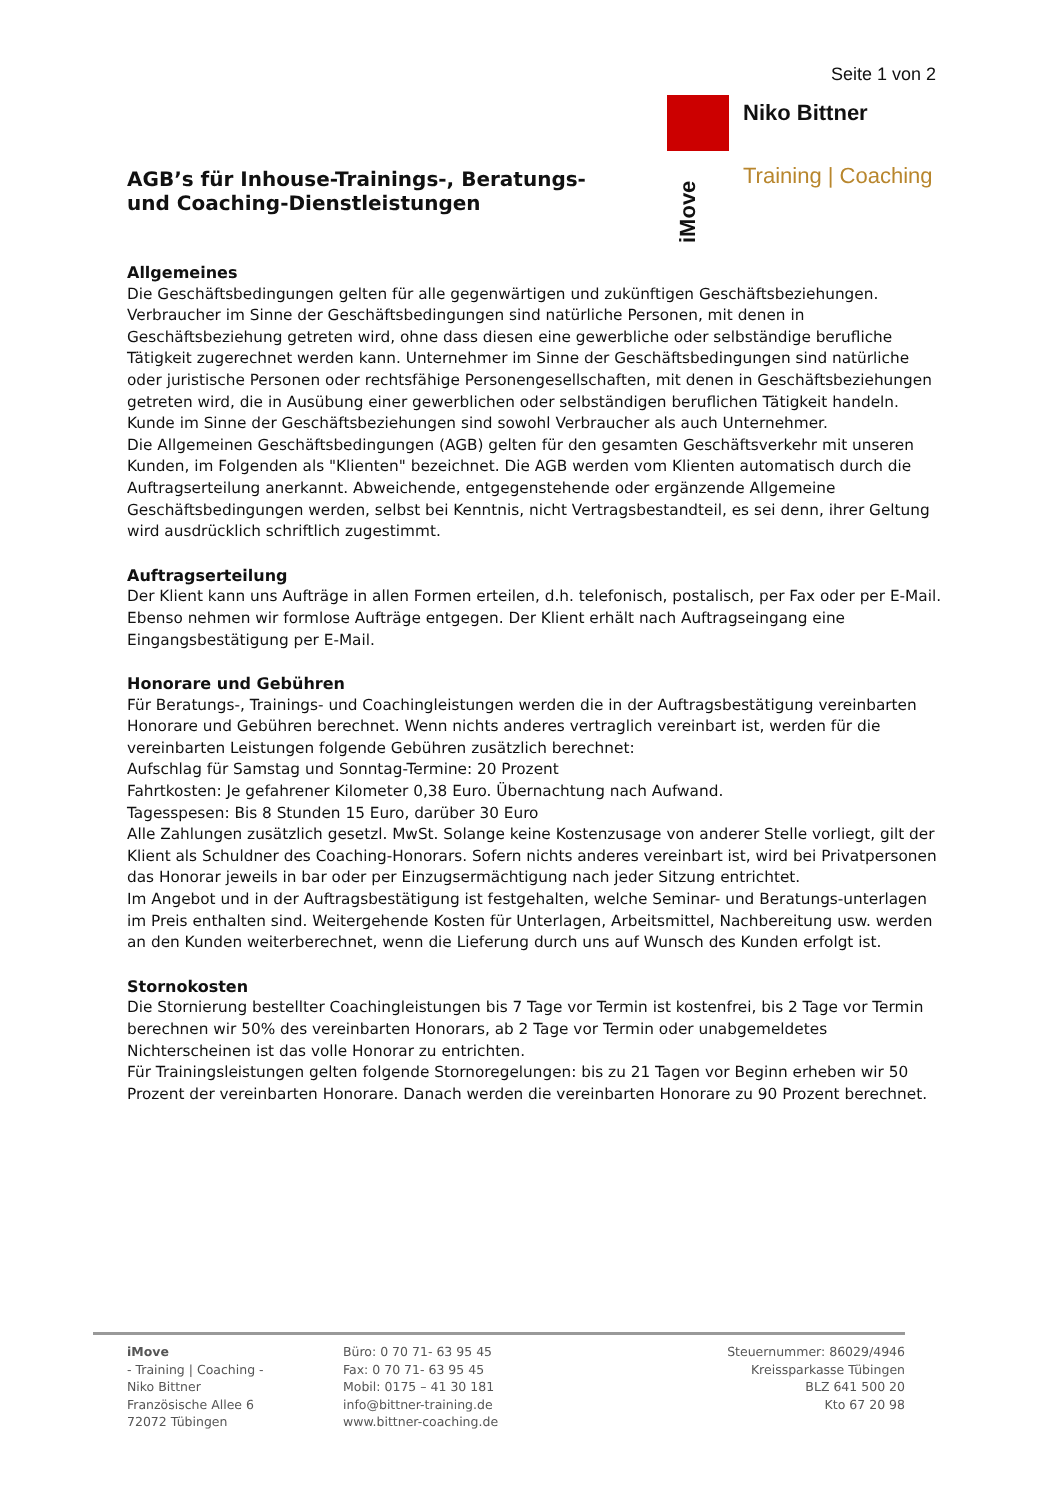Seite 1 von 2
AGB’s für Inhouse-Trainings-, Beratungs-
und Coaching-Dienstleistungen
Niko Bittner
Training | Coaching
iMove
Allgemeines
Die Geschäftsbedingungen gelten für alle gegenwärtigen und zukünftigen Geschäftsbeziehungen. Verbraucher im Sinne der Geschäftsbedingungen sind natürliche Personen, mit denen in Geschäftsbeziehung getreten wird, ohne dass diesen eine gewerbliche oder selbständige berufliche Tätigkeit zugerechnet werden kann. Unternehmer im Sinne der Geschäftsbedingungen sind natürliche oder juristische Personen oder rechtsfähige Personengesellschaften, mit denen in Geschäftsbeziehungen getreten wird, die in Ausübung einer gewerblichen oder selbständigen beruflichen Tätigkeit handeln. Kunde im Sinne der Geschäftsbeziehungen sind sowohl Verbraucher als auch Unternehmer.
Die Allgemeinen Geschäftsbedingungen (AGB) gelten für den gesamten Geschäftsverkehr mit unseren Kunden, im Folgenden als "Klienten" bezeichnet. Die AGB werden vom Klienten automatisch durch die Auftragserteilung anerkannt. Abweichende, entgegenstehende oder ergänzende Allgemeine Geschäftsbedingungen werden, selbst bei Kenntnis, nicht Vertragsbestandteil, es sei denn, ihrer Geltung wird ausdrücklich schriftlich zugestimmt.
Auftragserteilung
Der Klient kann uns Aufträge in allen Formen erteilen, d.h. telefonisch, postalisch, per Fax oder per E-Mail. Ebenso nehmen wir formlose Aufträge entgegen. Der Klient erhält nach Auftragseingang eine Eingangsbestätigung per E-Mail.
Honorare und Gebühren
Für Beratungs-, Trainings- und Coachingleistungen werden die in der Auftragsbestätigung vereinbarten Honorare und Gebühren berechnet. Wenn nichts anderes vertraglich vereinbart ist, werden für die vereinbarten Leistungen folgende Gebühren zusätzlich berechnet:
Aufschlag für Samstag und Sonntag-Termine: 20 Prozent
Fahrtkosten: Je gefahrener Kilometer 0,38 Euro. Übernachtung nach Aufwand.
Tagesspesen: Bis 8 Stunden 15 Euro, darüber 30 Euro
Alle Zahlungen zusätzlich gesetzl. MwSt. Solange keine Kostenzusage von anderer Stelle vorliegt, gilt der Klient als Schuldner des Coaching-Honorars. Sofern nichts anderes vereinbart ist, wird bei Privatpersonen das Honorar jeweils in bar oder per Einzugsermächtigung nach jeder Sitzung entrichtet.
Im Angebot und in der Auftragsbestätigung ist festgehalten, welche Seminar- und Beratungs-unterlagen im Preis enthalten sind. Weitergehende Kosten für Unterlagen, Arbeitsmittel, Nachbereitung usw. werden an den Kunden weiterberechnet, wenn die Lieferung durch uns auf Wunsch des Kunden erfolgt ist.
Stornokosten
Die Stornierung bestellter Coachingleistungen bis 7 Tage vor Termin ist kostenfrei, bis 2 Tage vor Termin berechnen wir 50% des vereinbarten Honorars, ab 2 Tage vor Termin oder unabgemeldetes Nichterscheinen ist das volle Honorar zu entrichten.
Für Trainingsleistungen gelten folgende Stornoregelungen: bis zu 21 Tagen vor Beginn erheben wir 50 Prozent der vereinbarten Honorare. Danach werden die vereinbarten Honorare zu 90 Prozent berechnet.
iMove
- Training | Coaching -
Niko Bittner
Französische Allee 6
72072 Tübingen
Büro: 0 70 71- 63 95 45
Fax: 0 70 71- 63 95 45
Mobil: 0175 – 41 30 181
info@bittner-training.de
www.bittner-coaching.de
Steuernummer: 86029/4946
Kreissparkasse Tübingen
BLZ 641 500 20
Kto 67 20 98